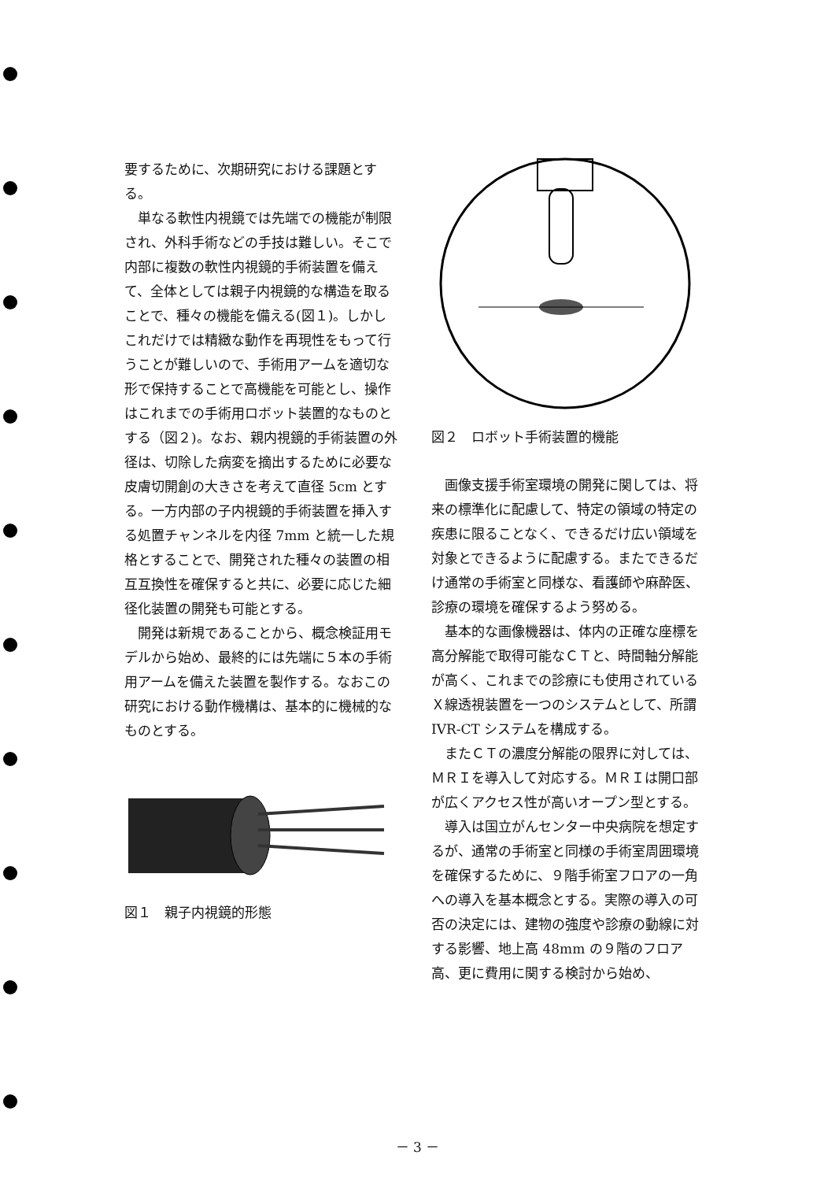要するために、次期研究における課題とする。
単なる軟性内視鏡では先端での機能が制限され、外科手術などの手技は難しい。そこで内部に複数の軟性内視鏡的手術装置を備えて、全体としては親子内視鏡的な構造を取ることで、種々の機能を備える(図１)。しかしこれだけでは精緻な動作を再現性をもって行うことが難しいので、手術用アームを適切な形で保持することで高機能を可能とし、操作はこれまでの手術用ロボット装置的なものとする（図２)。なお、親内視鏡的手術装置の外径は、切除した病変を摘出するために必要な皮膚切開創の大きさを考えて直径 5cm とする。一方内部の子内視鏡的手術装置を挿入する処置チャンネルを内径 7mm と統一した規格とすることで、開発された種々の装置の相互互換性を確保すると共に、必要に応じた細径化装置の開発も可能とする。
開発は新規であることから、概念検証用モデルから始め、最終的には先端に５本の手術用アームを備えた装置を製作する。なおこの研究における動作機構は、基本的に機械的なものとする。
図１　親子内視鏡的形態
図２　ロボット手術装置的機能
画像支援手術室環境の開発に関しては、将来の標準化に配慮して、特定の領域の特定の疾患に限ることなく、できるだけ広い領域を対象とできるように配慮する。またできるだけ通常の手術室と同様な、看護師や麻酔医、診療の環境を確保するよう努める。
基本的な画像機器は、体内の正確な座標を高分解能で取得可能なＣＴと、時間軸分解能が高く、これまでの診療にも使用されているＸ線透視装置を一つのシステムとして、所謂 IVR-CT システムを構成する。
またＣＴの濃度分解能の限界に対しては、ＭＲＩを導入して対応する。ＭＲＩは開口部が広くアクセス性が高いオープン型とする。
導入は国立がんセンター中央病院を想定するが、通常の手術室と同様の手術室周囲環境を確保するために、９階手術室フロアの一角への導入を基本概念とする。実際の導入の可否の決定には、建物の強度や診療の動線に対する影響、地上高 48mm の９階のフロア高、更に費用に関する検討から始め、
－ 3 －